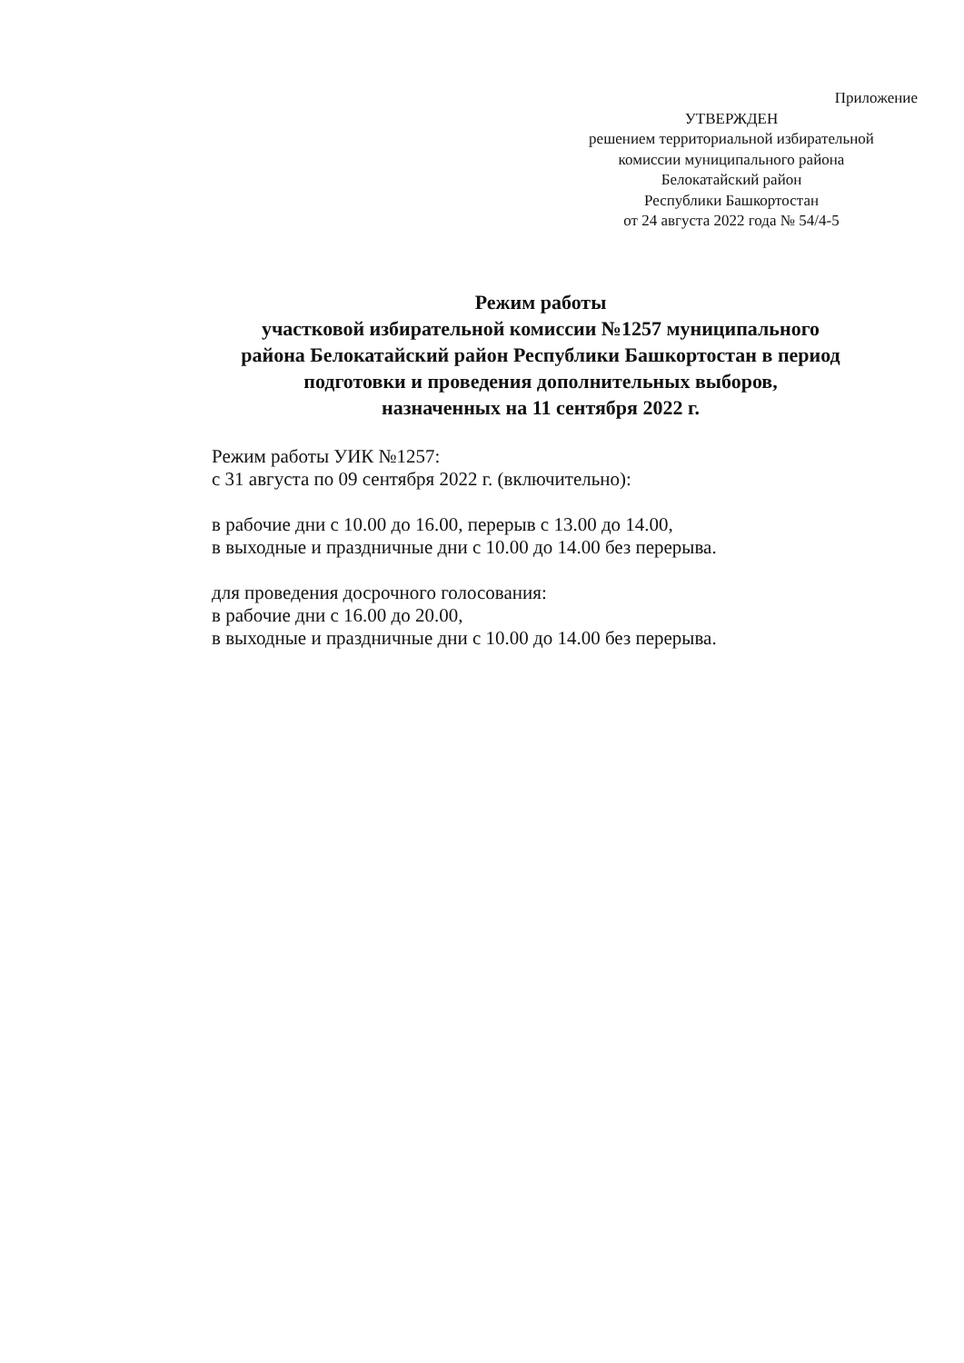Приложение
УТВЕРЖДЕН
решением территориальной избирательной
комиссии муниципального района
Белокатайский район
Республики Башкортостан
от 24 августа 2022 года № 54/4-5
Режим работы
участковой избирательной комиссии №1257 муниципального
района Белокатайский район Республики Башкортостан в период
подготовки и проведения дополнительных выборов,
назначенных на 11 сентября 2022 г.
Режим работы УИК №1257:
с 31 августа по 09 сентября 2022 г. (включительно):
в рабочие дни с 10.00 до 16.00, перерыв с 13.00 до 14.00,
в выходные и праздничные дни с 10.00 до 14.00 без перерыва.
для проведения досрочного голосования:
в рабочие дни с 16.00 до 20.00,
в выходные и праздничные дни с 10.00 до 14.00 без перерыва.